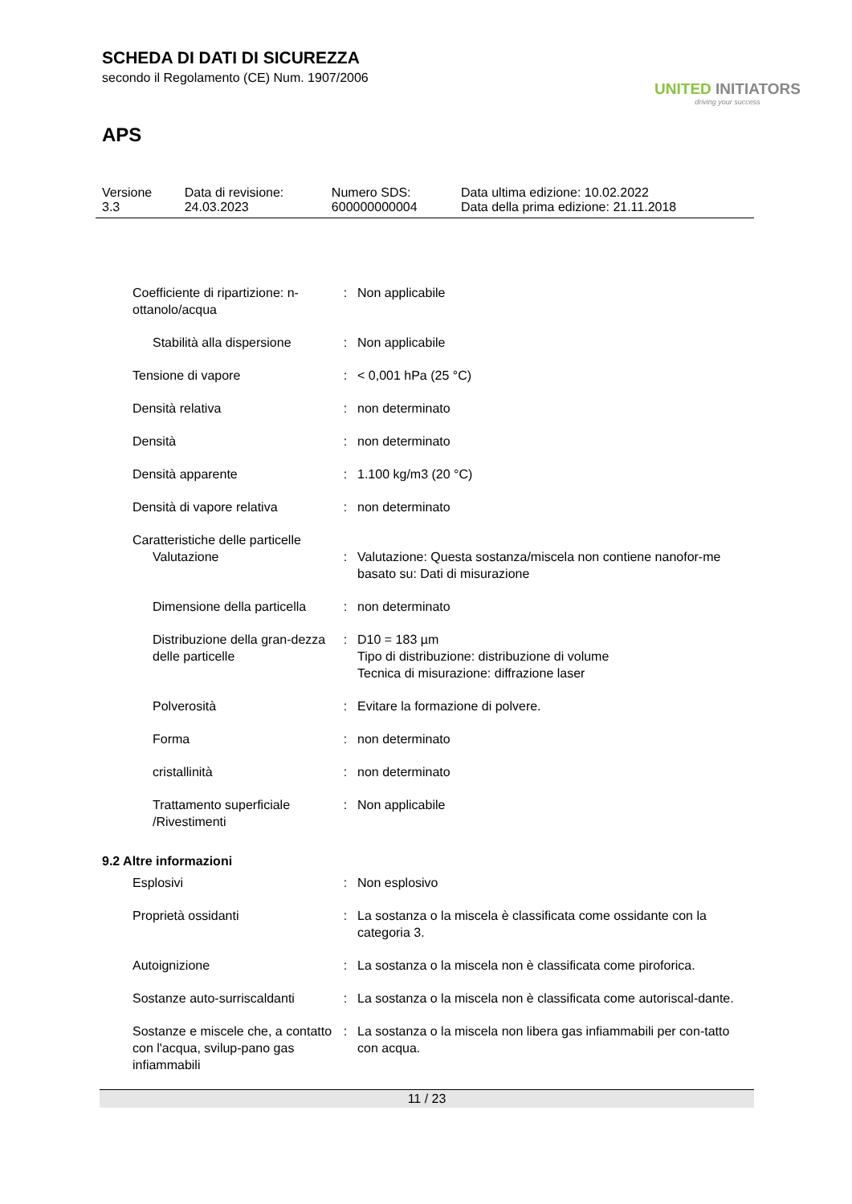SCHEDA DI DATI DI SICUREZZA
secondo il Regolamento (CE) Num. 1907/2006
UNITED INITIATORS
driving your success
APS
| Versione 3.3 | Data di revisione: 24.03.2023 | Numero SDS: 600000000004 | Data ultima edizione: 10.02.2022 Data della prima edizione: 21.11.2018 |
| Coefficiente di ripartizione: n-ottanolo/acqua | : | Non applicabile |
| Stabilità alla dispersione | : | Non applicabile |
| Tensione di vapore | : | < 0,001 hPa (25 °C) |
| Densità relativa | : | non determinato |
| Densità | : | non determinato |
| Densità apparente | : | 1.100 kg/m3 (20 °C) |
| Densità di vapore relativa | : | non determinato |
| Caratteristiche delle particelle | | |
| Valutazione | : | Valutazione: Questa sostanza/miscela non contiene nanofor-me basato su: Dati di misurazione |
| Dimensione della particella | : | non determinato |
| Distribuzione della gran-dezza delle particelle | : | D10 = 183 µm Tipo di distribuzione: distribuzione di volume Tecnica di misurazione: diffrazione laser |
| Polverosità | : | Evitare la formazione di polvere. |
| Forma | : | non determinato |
| cristallinità | : | non determinato |
| Trattamento superficiale /Rivestimenti | : | Non applicabile |
| 9.2 Altre informazioni | | |
| Esplosivi | : | Non esplosivo |
| Proprietà ossidanti | : | La sostanza o la miscela è classificata come ossidante con la categoria 3. |
| Autoignizione | : | La sostanza o la miscela non è classificata come piroforica. |
| Sostanze auto-surriscaldanti | : | La sostanza o la miscela non è classificata come autoriscal-dante. |
| Sostanze e miscele che, a contatto con l'acqua, svilup-pano gas infiammabili | : | La sostanza o la miscela non libera gas infiammabili per con-tatto con acqua. |
11 / 23